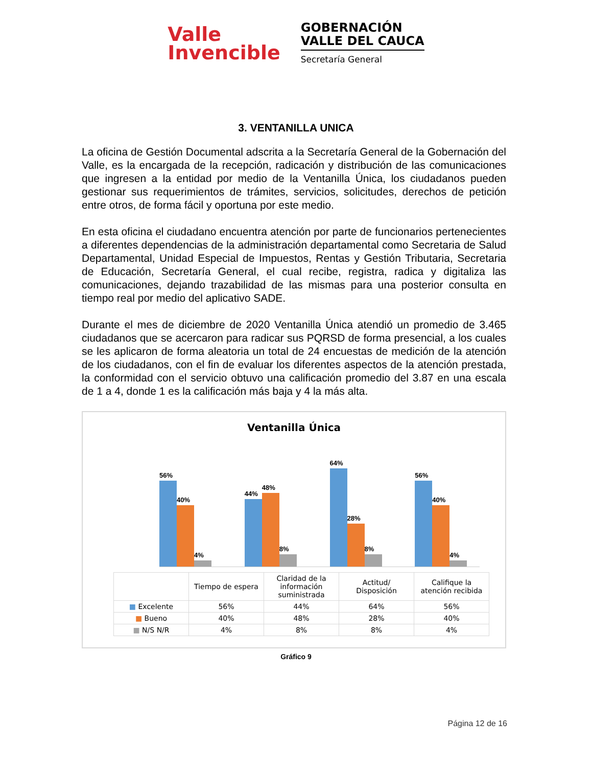Valle
Invencible
GOBERNACIÓN
VALLE DEL CAUCA
Secretaría General
3. VENTANILLA UNICA
La oficina de Gestión Documental adscrita a la Secretaría General de la Gobernación del Valle, es la encargada de la recepción, radicación y distribución de las comunicaciones que ingresen a la entidad por medio de la Ventanilla Única, los ciudadanos pueden gestionar sus requerimientos de trámites, servicios, solicitudes, derechos de petición entre otros, de forma fácil y oportuna por este medio.
En esta oficina el ciudadano encuentra atención por parte de funcionarios pertenecientes a diferentes dependencias de la administración departamental como Secretaria de Salud Departamental, Unidad Especial de Impuestos, Rentas y Gestión Tributaria, Secretaria de Educación, Secretaría General, el cual recibe, registra, radica y digitaliza las comunicaciones, dejando trazabilidad de las mismas para una posterior consulta en tiempo real por medio del aplicativo SADE.
Durante el mes de diciembre de 2020 Ventanilla Única atendió un promedio de 3.465 ciudadanos que se acercaron para radicar sus PQRSD de forma presencial, a los cuales se les aplicaron de forma aleatoria un total de 24 encuestas de medición de la atención de los ciudadanos, con el fin de evaluar los diferentes aspectos de la atención prestada, la conformidad con el servicio obtuvo una calificación promedio del 3.87 en una escala de 1 a 4, donde 1 es la calificación más baja y 4 la más alta.
Ventanilla Única
56%
40%
4%
44%
48%
8%
64%
28%
8%
56%
40%
4%
| | Tiempo de espera | Claridad de la información suministrada | Actitud/ Disposición | Califique la atención recibida |
| --- | --- | --- | --- | --- |
| ■ Excelente | 56% | 44% | 64% | 56% |
| ■ Bueno | 40% | 48% | 28% | 40% |
| ■ N/S N/R | 4% | 8% | 8% | 4% |
Gráfico 9
Página 12 de 16